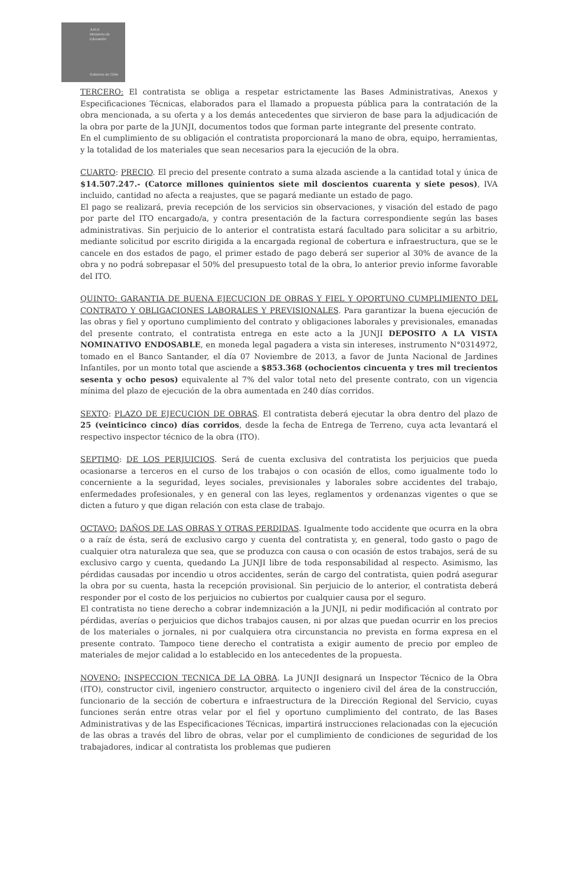JUNJI
Ministerio de
Educación
Gobierno de Chile
TERCERO: El contratista se obliga a respetar estrictamente las Bases Administrativas, Anexos y Especificaciones Técnicas, elaborados para el llamado a propuesta pública para la contratación de la obra mencionada, a su oferta y a los demás antecedentes que sirvieron de base para la adjudicación de la obra por parte de la JUNJI, documentos todos que forman parte integrante del presente contrato.
En el cumplimiento de su obligación el contratista proporcionará la mano de obra, equipo, herramientas, y la totalidad de los materiales que sean necesarios para la ejecución de la obra.
CUARTO: PRECIO. El precio del presente contrato a suma alzada asciende a la cantidad total y única de $14.507.247.- (Catorce millones quinientos siete mil doscientos cuarenta y siete pesos), IVA incluido, cantidad no afecta a reajustes, que se pagará mediante un estado de pago.
El pago se realizará, previa recepción de los servicios sin observaciones, y visación del estado de pago por parte del ITO encargado/a, y contra presentación de la factura correspondiente según las bases administrativas. Sin perjuicio de lo anterior el contratista estará facultado para solicitar a su arbitrio, mediante solicitud por escrito dirigida a la encargada regional de cobertura e infraestructura, que se le cancele en dos estados de pago, el primer estado de pago deberá ser superior al 30% de avance de la obra y no podrá sobrepasar el 50% del presupuesto total de la obra, lo anterior previo informe favorable del ITO.
QUINTO: GARANTIA DE BUENA EJECUCION DE OBRAS Y FIEL Y OPORTUNO CUMPLIMIENTO DEL CONTRATO Y OBLIGACIONES LABORALES Y PREVISIONALES. Para garantizar la buena ejecución de las obras y fiel y oportuno cumplimiento del contrato y obligaciones laborales y previsionales, emanadas del presente contrato, el contratista entrega en este acto a la JUNJI DEPOSITO A LA VISTA NOMINATIVO ENDOSABLE, en moneda legal pagadera a vista sin intereses, instrumento N°0314972, tomado en el Banco Santander, el día 07 Noviembre de 2013, a favor de Junta Nacional de Jardines Infantiles, por un monto total que asciende a $853.368 (ochocientos cincuenta y tres mil trecientos sesenta y ocho pesos) equivalente al 7% del valor total neto del presente contrato, con un vigencia mínima del plazo de ejecución de la obra aumentada en 240 días corridos.
SEXTO: PLAZO DE EJECUCION DE OBRAS. El contratista deberá ejecutar la obra dentro del plazo de 25 (veinticinco cinco) días corridos, desde la fecha de Entrega de Terreno, cuya acta levantará el respectivo inspector técnico de la obra (ITO).
SEPTIMO: DE LOS PERJUICIOS. Será de cuenta exclusiva del contratista los perjuicios que pueda ocasionarse a terceros en el curso de los trabajos o con ocasión de ellos, como igualmente todo lo concerniente a la seguridad, leyes sociales, previsionales y laborales sobre accidentes del trabajo, enfermedades profesionales, y en general con las leyes, reglamentos y ordenanzas vigentes o que se dicten a futuro y que digan relación con esta clase de trabajo.
OCTAVO: DAÑOS DE LAS OBRAS Y OTRAS PERDIDAS. Igualmente todo accidente que ocurra en la obra o a raíz de ésta, será de exclusivo cargo y cuenta del contratista y, en general, todo gasto o pago de cualquier otra naturaleza que sea, que se produzca con causa o con ocasión de estos trabajos, será de su exclusivo cargo y cuenta, quedando La JUNJI libre de toda responsabilidad al respecto. Asimismo, las pérdidas causadas por incendio u otros accidentes, serán de cargo del contratista, quien podrá asegurar la obra por su cuenta, hasta la recepción provisional. Sin perjuicio de lo anterior, el contratista deberá responder por el costo de los perjuicios no cubiertos por cualquier causa por el seguro.
El contratista no tiene derecho a cobrar indemnización a la JUNJI, ni pedir modificación al contrato por pérdidas, averías o perjuicios que dichos trabajos causen, ni por alzas que puedan ocurrir en los precios de los materiales o jornales, ni por cualquiera otra circunstancia no prevista en forma expresa en el presente contrato. Tampoco tiene derecho el contratista a exigir aumento de precio por empleo de materiales de mejor calidad a lo establecido en los antecedentes de la propuesta.
NOVENO: INSPECCION TECNICA DE LA OBRA. La JUNJI designará un Inspector Técnico de la Obra (ITO), constructor civil, ingeniero constructor, arquitecto o ingeniero civil del área de la construcción, funcionario de la sección de cobertura e infraestructura de la Dirección Regional del Servicio, cuyas funciones serán entre otras velar por el fiel y oportuno cumplimiento del contrato, de las Bases Administrativas y de las Especificaciones Técnicas, impartirá instrucciones relacionadas con la ejecución de las obras a través del libro de obras, velar por el cumplimiento de condiciones de seguridad de los trabajadores, indicar al contratista los problemas que pudieren